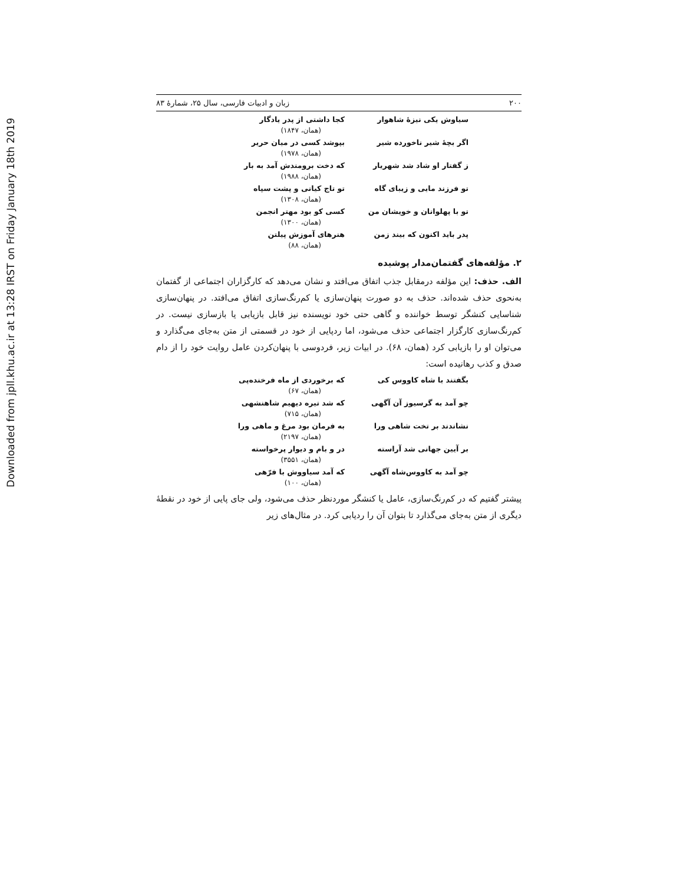Downloaded from jpll.khu.ac.ir at 13:28 IRST on Friday January 18th 2019
۲۰۰ زبان و ادبیات فارسی، سال ۲۵، شمارۀ ۸۳
سیاوش یکی نیزۀ شاهوار کجا داشتی از پدر یادگار
(همان، ۱۸۴۷)
اگر بچۀ شیر ناخورده شیر بپوشد کسی در میان حریر
(همان، ۱۹۷۸)
ز گفتار او شاد شد شهریار که دخت برومندش آمد به بار
(همان، ۱۹۸۸)
تو فرزند مایی و زیبای گاه تو تاج کیانی و پشت سپاه
(همان، ۱۳۰۸)
تو با پهلوانان و خویشان من کسی کو بود مهتر انجمن
(همان، ۱۳۰۰)
پدر باید اکنون که بیند زمن هنرهای آموزش پیلتن
(همان، ۸۸)
۲. مؤلفه‌های گفتمان‌مدار پوشیده
الف. حذف: این مؤلفه درمقابل جذب اتفاق می‌افتد و نشان می‌دهد که کارگزاران اجتماعی از گفتمان به‌نحوی حذف شده‌اند. حذف به دو صورت پنهان‌سازی یا کم‌رنگ‌سازی اتفاق می‌افتد. در پنهان‌سازی شناسایی کنشگر توسط خواننده و گاهی حتی خود نویسنده نیز قابل بازیابی یا بازسازی نیست. در کم‌رنگ‌سازی کارگزار اجتماعی حذف می‌شود، اما ردپایی از خود در قسمتی از متن به‌جای می‌گذارد و می‌توان او را بازیابی کرد (همان، ۶۸). در ابیات زیر، فردوسی با پنهان‌کردن عامل روایت خود را از دام صدق و کذب رهانیده است:
بگفتند با شاه کاووس کی که برخوردی از ماه فرخنده‌پی
(همان، ۶۷)
چو آمد به گرسیوز آن آگهی که شد تیره دیهیم شاهنشهی
(همان، ۷۱۵)
نشاندند بر تخت شاهی ورا به فرمان بود مرغ و ماهی ورا
(همان، ۲۱۹۷)
بر آیین جهانی شد آراسته در و بام و دیوار پرخواسته
(همان، ۳۵۵۱)
چو آمد به کاووس‌شاه آگهی که آمد سیاووش با فرّهی
(همان، ۱۰۰)
پیشتر گفتیم که در کم‌رنگ‌سازی، عامل یا کنشگر موردنظر حذف می‌شود، ولی جای پایی از خود در نقطۀ دیگری از متن به‌جای می‌گذارد تا بتوان آن را ردیابی کرد. در مثال‌های زیر